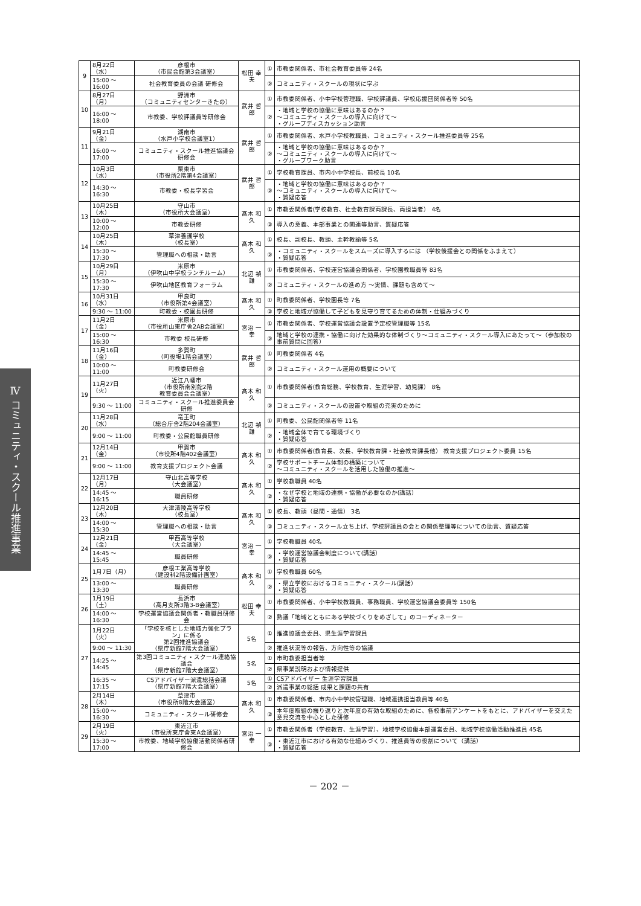Ⅳ コミュニティ・スクール推進事業
| 9 | 8月22日（水） | 彦根市 （市民会館第3会議室） | 松田 幸夫 | ① | 市教委関係者、市社会教育委員等 24名 |
| | 15:00 ～ 16:00 | 社会教育委員の会議 研修会 | | ② | コミュニティ・スクールの現状に学ぶ |
| 10 | 8月27日（月） | 野洲市 （コミュニティセンターきたの） | 武井 哲郎 | ① | 市教委関係者、小中学校管理職、学校評議員、学校応援団関係者等 50名 |
| | 16:00 ～ 18:00 | 市教委、学校評議員等研修会 | | ② | ・地域と学校の協働に意味はあるのか？ ～コミュニティ・スクールの導入に向けて～ ・グループディスカッション助言 |
| 11 | 9月21日（金） | 湖南市 （水戸小学校会議室1） | 武井 哲郎 | ① | 市教委関係者、水戸小学校教職員、コミュニティ・スクール推進委員等 25名 |
| | 16:00 ～ 17:00 | コミュニティ・スクール推進協議会 研修会 | | ② | ・地域と学校の協働に意味はあるのか？ ～コミュニティ・スクールの導入に向けて～ ・グループワーク助言 |
| 12 | 10月3日（水） | 栗東市 （市役所2階第4会議室） | 武井 哲郎 | ① | 学校教育課員、市内小中学校長、前校長 10名 |
| | 14:30 ～ 16:30 | 市教委・校長学習会 | | ② | ・地域と学校の協働に意味はあるのか？ ～コミュニティ・スクールの導入に向けて～ ・質疑応答 |
| 13 | 10月25日（木） | 守山市 （市役所大会議室） | 髙木 和久 | ① | 市教委関係者(学校教育、社会教育課両課長、両担当者） 4名 |
| | 10:00 ～ 12:00 | 市教委研修 | | ② | 導入の意義、本部事業との関連等助言、質疑応答 |
| 14 | 10月25日（木） | 草津養護学校 （校長室） | 髙木 和久 | ① | 校長、副校長、教頭、主幹教諭等 5名 |
| | 15:30 ～ 17:30 | 管理職への相談・助言 | | ② | ・コミュニティ・スクールをスムーズに導入するには （学校後援会との関係をふまえて） ・質疑応答 |
| 15 | 10月29日（月） | 米原市 （伊吹山中学校ランチルーム） | 北辺 禎雄 | ① | 市教委関係者、学校運営協議会関係者、学校園教職員等 83名 |
| | 15:30 ～ 17:30 | 伊吹山地区教育フォーラム | | ② | コミュニティ・スクールの進め方 ～実情、課題も含めて～ |
| 16 | 10月31日（水） | 甲良町 （市役所第4会議室） | 髙木 和久 | ① | 町教委関係者、学校園長等 7名 |
| | 9:30 ～ 11:00 | 町教委・校園長研修 | | ② | 学校と地域が協働して子どもを見守り育てるための体制・仕組みづくり |
| 17 | 11月2日（金） | 米原市 （市役所山東庁舎2AB会議室） | 宮治 一幸 | ① | 市教委関係者、学校運営協議会設置予定校管理職等 15名 |
| | 15:00 ～ 16:30 | 市教委 校長研修 | | ② | 地域と学校の連携・協働に向けた効果的な体制づくり～コミュニティ・スクール導入にあたって～（参加校の事前質問に回答） |
| 18 | 11月16日（金） | 多賀町 （町役場1階会議室） | 武井 哲郎 | ① | 町教委関係者 4名 |
| | 10:00 ～ 11:00 | 町教委研修会 | | ② | コミュニティ・スクール運用の概要について |
| 19 | 11月27日（火） | 近江八幡市 （市役所南別館2階 教育委員会会議室） | 髙木 和久 | ① | 市教委関係者(教育総務、学校教育、生涯学習、幼児課） 8名 |
| | 9:30 ～ 11:00 | コミュニティ・スクール推進委員会研修 | | ② | コミュニティ・スクールの設置や取組の充実のために |
| 20 | 11月28日（水） | 竜王町 （総合庁舎2階204会議室） | 北辺 禎雄 | ① | 町教委、公民館関係者等 11名 |
| | 9:00 ～ 11:00 | 町教委・公民館職員研修 | | ② | ・地域全体で育てる環境づくり ・質疑応答 |
| 21 | 12月14日（金） | 甲賀市 （市役所4階402会議室） | 髙木 和久 | ① | 市教委関係者(教育長、次長、学校教育課・社会教育課長他） 教育支援プロジェクト委員 15名 |
| | 9:00 ～ 11:00 | 教育支援プロジェクト会議 | | ② | 学校サポートチーム体制の構築について ～コミュニティ・スクールを活用した協働の推進～ |
| 22 | 12月17日（月） | 守山北高等学校 （大会議室） | 髙木 和久 | ① | 学校教職員 40名 |
| | 14:45 ～ 16:15 | 職員研修 | | ② | ・なぜ学校と地域の連携・協働が必要なのか(講話） ・質疑応答 |
| 23 | 12月20日（木） | 大津清陵高等学校 （校長室） | 髙木 和久 | ① | 校長、教頭（昼間・通信） 3名 |
| | 14:00 ～ 15:30 | 管理職への相談・助言 | | ② | コミュニティ・スクール立ち上げ、学校評議員の会との関係整理等についての助言、質疑応答 |
| 24 | 12月21日（金） | 甲西高等学校 （大会議室） | 宮治 一幸 | ① | 学校教職員 40名 |
| | 14:45 ～ 15:45 | 職員研修 | | ② | ・学校運営協議会制度について(講話） ・質疑応答 |
| 25 | 1月7日（月） | 彦根工業高等学校 （建設科2階設備計画室） | 髙木 和久 | ① | 学校教職員 60名 |
| | 13:00 ～ 13:30 | 職員研修 | | ② | ・県立学校におけるコミュニティ・スクール(講話） ・質疑応答 |
| 26 | 1月19日（土） | 長浜市 （高月支所3階3-B会議室） | 松田 幸夫 | ① | 市教委関係者、小中学校教職員、事務職員、学校運営協議会委員等 150名 |
| | 14:00 ～ 16:30 | 学校運営協議会関係者・教職員研修会 | | ② | 熟議「地域とともにある学校づくりをめざして」のコーディネーター |
| 27 | 1月22日（火） | 「学校を核とした地域力強化プラン」に係る 第2回推進協議会 （県庁新館7階大会議室） | 5名 | ① | 推進協議会委員、県生涯学習課員 |
| | 9:00 ～ 11:30 | | | ② | 推進状況等の報告、方向性等の協議 |
| | 14:25 ～ 14:45 | 第3回コミュニティ・スクール連絡協議会 （県庁新館7階大会議室） | 5名 | ① | 市町教委担当者等 |
| | | | | ② | 県事業説明および情報提供 |
| | 16:35 ～ 17:15 | CSアドバイザー派遣総括会議 （県庁新館7階大会議室） | 5名 | ① | CSアドバイザー 生涯学習課員 |
| | | | | ② | 派遣事業の総括 成果と課題の共有 |
| 28 | 2月14日（木） | 草津市 （市役所8階大会議室） | 髙木 和久 | ① | 市教委関係者、市内小中学校管理職、地域連携担当教員等 40名 |
| | 15:00 ～ 16:30 | コミュニティ・スクール研修会 | | ② | 本年度取組の振り返りと次年度の有効な取組のために、各校事前アンケートをもとに、アドバイザーを交えた意見交流を中心とした研修 |
| 29 | 2月19日（火） | 東近江市 （市役所東庁舎東A会議室） | 宮治 一幸 | ① | 市教委関係者（学校教育、生涯学習）、地域学校協働本部運営委員、地域学校協働活動推進員 45名 |
| | 15:30 ～ 17:00 | 市教委、地域学校協働活動関係者研修会 | | ② | ・東近江市における有効な仕組みづくり、推進員等の役割について（講話） ・質疑応答 |
－ 202 －